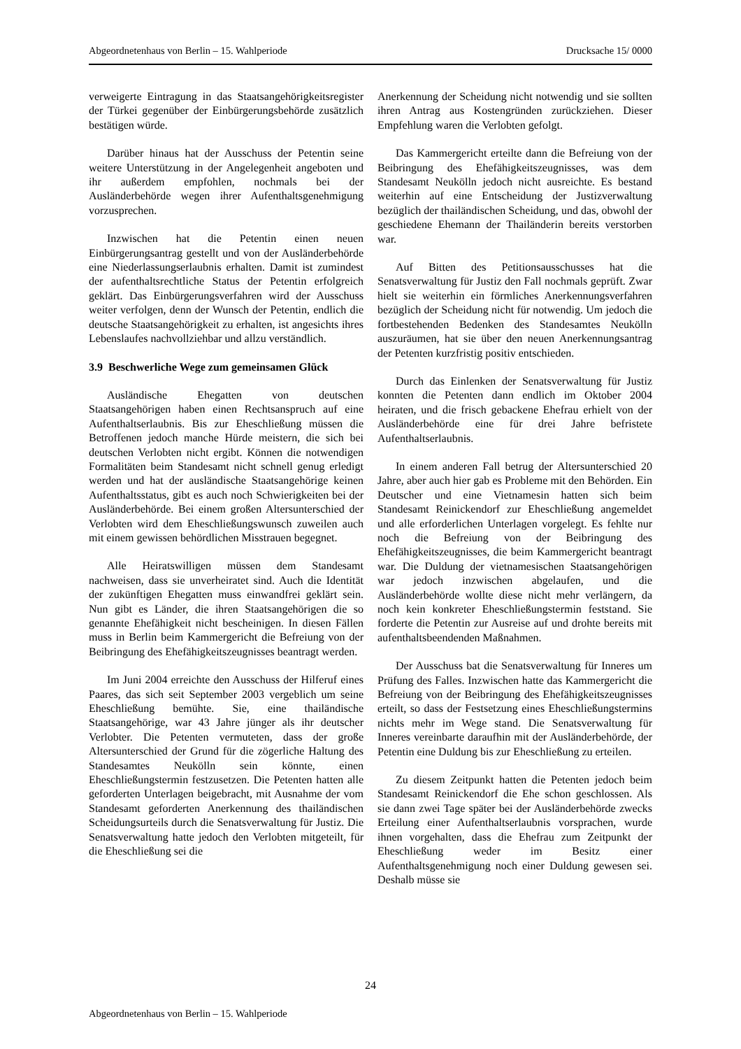Abgeordnetenhaus von Berlin – 15. Wahlperiode Drucksache 15/ 0000
verweigerte Eintragung in das Staatsangehörigkeitsregister der Türkei gegenüber der Einbürgerungsbehörde zusätzlich bestätigen würde.
Darüber hinaus hat der Ausschuss der Petentin seine weitere Unterstützung in der Angelegenheit angeboten und ihr außerdem empfohlen, nochmals bei der Ausländerbehörde wegen ihrer Aufenthaltsgenehmigung vorzusprechen.
Inzwischen hat die Petentin einen neuen Einbürgerungsantrag gestellt und von der Ausländerbehörde eine Niederlassungserlaubnis erhalten. Damit ist zumindest der aufenthaltsrechtliche Status der Petentin erfolgreich geklärt. Das Einbürgerungsverfahren wird der Ausschuss weiter verfolgen, denn der Wunsch der Petentin, endlich die deutsche Staatsangehörigkeit zu erhalten, ist angesichts ihres Lebenslaufes nachvollziehbar und allzu verständlich.
3.9 Beschwerliche Wege zum gemeinsamen Glück
Ausländische Ehegatten von deutschen Staatsangehörigen haben einen Rechtsanspruch auf eine Aufenthaltserlaubnis. Bis zur Eheschließung müssen die Betroffenen jedoch manche Hürde meistern, die sich bei deutschen Verlobten nicht ergibt. Können die notwendigen Formalitäten beim Standesamt nicht schnell genug erledigt werden und hat der ausländische Staatsangehörige keinen Aufenthaltsstatus, gibt es auch noch Schwierigkeiten bei der Ausländerbehörde. Bei einem großen Altersunterschied der Verlobten wird dem Eheschließungswunsch zuweilen auch mit einem gewissen behördlichen Misstrauen begegnet.
Alle Heiratswilligen müssen dem Standesamt nachweisen, dass sie unverheiratet sind. Auch die Identität der zukünftigen Ehegatten muss einwandfrei geklärt sein. Nun gibt es Länder, die ihren Staatsangehörigen die so genannte Ehefähigkeit nicht bescheinigen. In diesen Fällen muss in Berlin beim Kammergericht die Befreiung von der Beibringung des Ehefähigkeitszeugnisses beantragt werden.
Im Juni 2004 erreichte den Ausschuss der Hilferuf eines Paares, das sich seit September 2003 vergeblich um seine Eheschließung bemühte. Sie, eine thailändische Staatsangehörige, war 43 Jahre jünger als ihr deutscher Verlobter. Die Petenten vermuteten, dass der große Altersunterschied der Grund für die zögerliche Haltung des Standesamtes Neukölln sein könnte, einen Eheschließungstermin festzusetzen. Die Petenten hatten alle geforderten Unterlagen beigebracht, mit Ausnahme der vom Standesamt geforderten Anerkennung des thailändischen Scheidungsurteils durch die Senatsverwaltung für Justiz. Die Senatsverwaltung hatte jedoch den Verlobten mitgeteilt, für die Eheschließung sei die
Anerkennung der Scheidung nicht notwendig und sie sollten ihren Antrag aus Kostengründen zurückziehen. Dieser Empfehlung waren die Verlobten gefolgt.
Das Kammergericht erteilte dann die Befreiung von der Beibringung des Ehefähigkeitszeugnisses, was dem Standesamt Neukölln jedoch nicht ausreichte. Es bestand weiterhin auf eine Entscheidung der Justizverwaltung bezüglich der thailändischen Scheidung, und das, obwohl der geschiedene Ehemann der Thailänderin bereits verstorben war.
Auf Bitten des Petitionsausschusses hat die Senatsverwaltung für Justiz den Fall nochmals geprüft. Zwar hielt sie weiterhin ein förmliches Anerkennungsverfahren bezüglich der Scheidung nicht für notwendig. Um jedoch die fortbestehenden Bedenken des Standesamtes Neukölln auszuräumen, hat sie über den neuen Anerkennungsantrag der Petenten kurzfristig positiv entschieden.
Durch das Einlenken der Senatsverwaltung für Justiz konnten die Petenten dann endlich im Oktober 2004 heiraten, und die frisch gebackene Ehefrau erhielt von der Ausländerbehörde eine für drei Jahre befristete Aufenthaltserlaubnis.
In einem anderen Fall betrug der Altersunterschied 20 Jahre, aber auch hier gab es Probleme mit den Behörden. Ein Deutscher und eine Vietnamesin hatten sich beim Standesamt Reinickendorf zur Eheschließung angemeldet und alle erforderlichen Unterlagen vorgelegt. Es fehlte nur noch die Befreiung von der Beibringung des Ehefähigkeitszeugnisses, die beim Kammergericht beantragt war. Die Duldung der vietnamesischen Staatsangehörigen war jedoch inzwischen abgelaufen, und die Ausländerbehörde wollte diese nicht mehr verlängern, da noch kein konkreter Eheschließungstermin feststand. Sie forderte die Petentin zur Ausreise auf und drohte bereits mit aufenthaltsbeendenden Maßnahmen.
Der Ausschuss bat die Senatsverwaltung für Inneres um Prüfung des Falles. Inzwischen hatte das Kammergericht die Befreiung von der Beibringung des Ehefähigkeitszeugnisses erteilt, so dass der Festsetzung eines Eheschließungstermins nichts mehr im Wege stand. Die Senatsverwaltung für Inneres vereinbarte daraufhin mit der Ausländerbehörde, der Petentin eine Duldung bis zur Eheschließung zu erteilen.
Zu diesem Zeitpunkt hatten die Petenten jedoch beim Standesamt Reinickendorf die Ehe schon geschlossen. Als sie dann zwei Tage später bei der Ausländerbehörde zwecks Erteilung einer Aufenthaltserlaubnis vorsprachen, wurde ihnen vorgehalten, dass die Ehefrau zum Zeitpunkt der Eheschließung weder im Besitz einer Aufenthaltsgenehmigung noch einer Duldung gewesen sei. Deshalb müsse sie
24
Abgeordnetenhaus von Berlin – 15. Wahlperiode